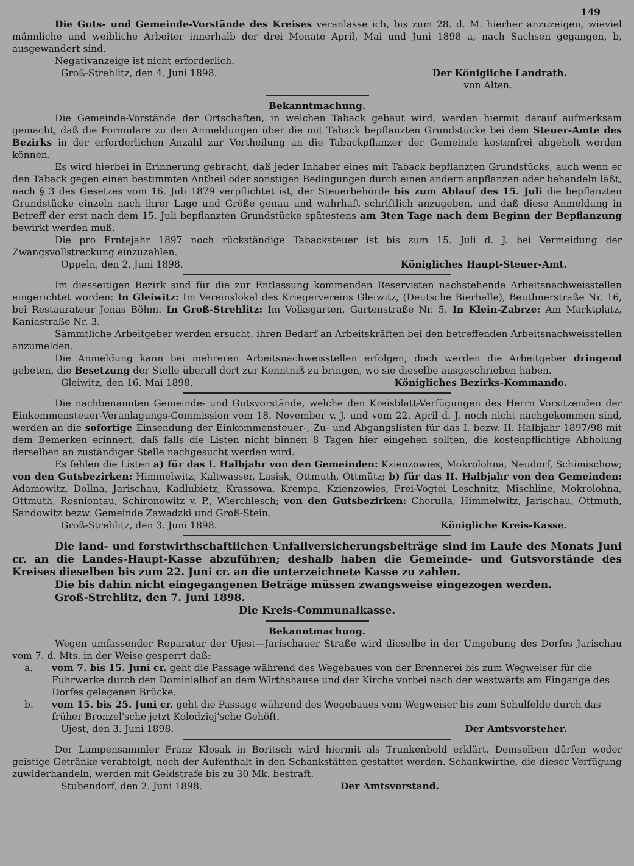149
Die Guts- und Gemeinde-Vorstände des Kreises veranlasse ich, bis zum 28. d. M. hierher anzuzeigen, wieviel männliche und weibliche Arbeiter innerhalb der drei Monate April, Mai und Juni 1898 a, nach Sachsen gegangen, b, ausgewandert sind.
Negativanzeige ist nicht erforderlich.
Groß-Strehlitz, den 4. Juni 1898. Der Königliche Landrath.
von Alten.
Bekanntmachung.
Die Gemeinde-Vorstände der Ortschaften, in welchen Taback gebaut wird, werden hiermit darauf aufmerksam gemacht, daß die Formulare zu den Anmeldungen über die mit Taback bepflanzten Grundstücke bei dem Steuer-Amte des Bezirks in der erforderlichen Anzahl zur Vertheilung an die Tabackpflanzer der Gemeinde kostenfrei abgeholt werden können.
Es wird hierbei in Erinnerung gebracht, daß jeder Inhaber eines mit Taback bepflanzten Grundstücks, auch wenn er den Taback gegen einen bestimmten Antheil oder sonstigen Bedingungen durch einen andern anpflanzen oder behandeln läßt, nach § 3 des Gesetzes vom 16. Juli 1879 verpflichtet ist, der Steuerbehörde bis zum Ablauf des 15. Juli die bepflanzten Grundstücke einzeln nach ihrer Lage und Größe genau und wahrhaft schriftlich anzugeben, und daß diese Anmeldung in Betreff der erst nach dem 15. Juli bepflanzten Grundstücke spätestens am 3ten Tage nach dem Beginn der Bepflanzung bewirkt werden muß.
Die pro Erntejahr 1897 noch rückständige Tabacksteuer ist bis zum 15. Juli d. J. bei Vermeidung der Zwangsvollstreckung einzuzahlen.
Oppeln, den 2. Juni 1898. Königliches Haupt-Steuer-Amt.
Im diesseitigen Bezirk sind für die zur Entlassung kommenden Reservisten nachstehende Arbeitsnachweisstellen eingerichtet worden: In Gleiwitz: Im Vereinslokal des Kriegervereins Gleiwitz, (Deutsche Bierhalle), Beuthnerstraße Nr. 16, bei Restaurateur Jonas Böhm. In Groß-Strehlitz: Im Volksgarten, Gartenstraße Nr. 5. In Klein-Zabrze: Am Marktplatz, Kaniastraße Nr. 3.
Sämmtliche Arbeitgeber werden ersucht, ihren Bedarf an Arbeitskräften bei den betreffenden Arbeitsnachweisstellen anzumelden.
Die Anmeldung kann bei mehreren Arbeitsnachweisstellen erfolgen, doch werden die Arbeitgeber dringend gebeten, die Besetzung der Stelle überall dort zur Kenntniß zu bringen, wo sie dieselbe ausgeschrieben haben.
Gleiwitz, den 16. Mai 1898. Königliches Bezirks-Kommando.
Die nachbenannten Gemeinde- und Gutsvorstände, welche den Kreisblatt-Verfügungen des Herrn Vorsitzenden der Einkommensteuer-Veranlagungs-Commission vom 18. November v. J. und vom 22. April d. J. noch nicht nachgekommen sind, werden an die sofortige Einsendung der Einkommensteuer-, Zu- und Abgangslisten für das I. bezw. II. Halbjahr 1897/98 mit dem Bemerken erinnert, daß falls die Listen nicht binnen 8 Tagen hier eingehen sollten, die kostenpflichtige Abholung derselben an zuständiger Stelle nachgesucht werden wird.
Es fehlen die Listen a) für das I. Halbjahr von den Gemeinden: Kzienzowies, Mokrolohna, Neudorf, Schimischow; von den Gutsbezirken: Himmelwitz, Kaltwasser, Lasisk, Ottmuth, Ottmütz; b) für das II. Halbjahr von den Gemeinden: Adamowitz, Dollna, Jarischau, Kadlubietz, Krassowa, Krempa, Kzienzowies, Frei-Vogtei Leschnitz, Mischline, Mokrolohna, Ottmuth, Rosniontau, Schironowitz v. P., Wierchlesch; von den Gutsbezirken: Chorulla, Himmelwitz, Jarischau, Ottmuth, Sandowitz bezw. Gemeinde Zawadzki und Groß-Stein.
Groß-Strehlitz, den 3. Juni 1898. Königliche Kreis-Kasse.
Die land- und forstwirthschaftlichen Unfallversicherungsbeiträge sind im Laufe des Monats Juni cr. an die Landes-Haupt-Kasse abzuführen; deshalb haben die Gemeinde- und Gutsvorstände des Kreises dieselben bis zum 22. Juni cr. an die unterzeichnete Kasse zu zahlen.
Die bis dahin nicht eingegangenen Beträge müssen zwangsweise eingezogen werden.
Groß-Strehlitz, den 7. Juni 1898.
Die Kreis-Communalkasse.
Bekanntmachung.
Wegen umfassender Reparatur der Ujest—Jarischauer Straße wird dieselbe in der Umgebung des Dorfes Jarischau vom 7. d. Mts. in der Weise gesperrt daß:
a. vom 7. bis 15. Juni cr. geht die Passage während des Wegebaues von der Brennerei bis zum Wegweiser für die Fuhrwerke durch den Dominialhof an dem Wirthshause und der Kirche vorbei nach der westwärts am Eingange des Dorfes gelegenen Brücke.
b. vom 15. bis 25. Juni cr. geht die Passage während des Wegebaues vom Wegweiser bis zum Schulfelde durch das früher Bronzel'sche jetzt Kolodziej'sche Gehöft.
Ujest, den 3. Juni 1898. Der Amtsvorsteher.
Der Lumpensammler Franz Klosak in Boritsch wird hiermit als Trunkenbold erklärt. Demselben dürfen weder geistige Getränke verabfolgt, noch der Aufenthalt in den Schankstätten gestattet werden. Schankwirthe, die dieser Verfügung zuwiderhandeln, werden mit Geldstrafe bis zu 30 Mk. bestraft.
Stubendorf, den 2. Juni 1898. Der Amtsvorstand.